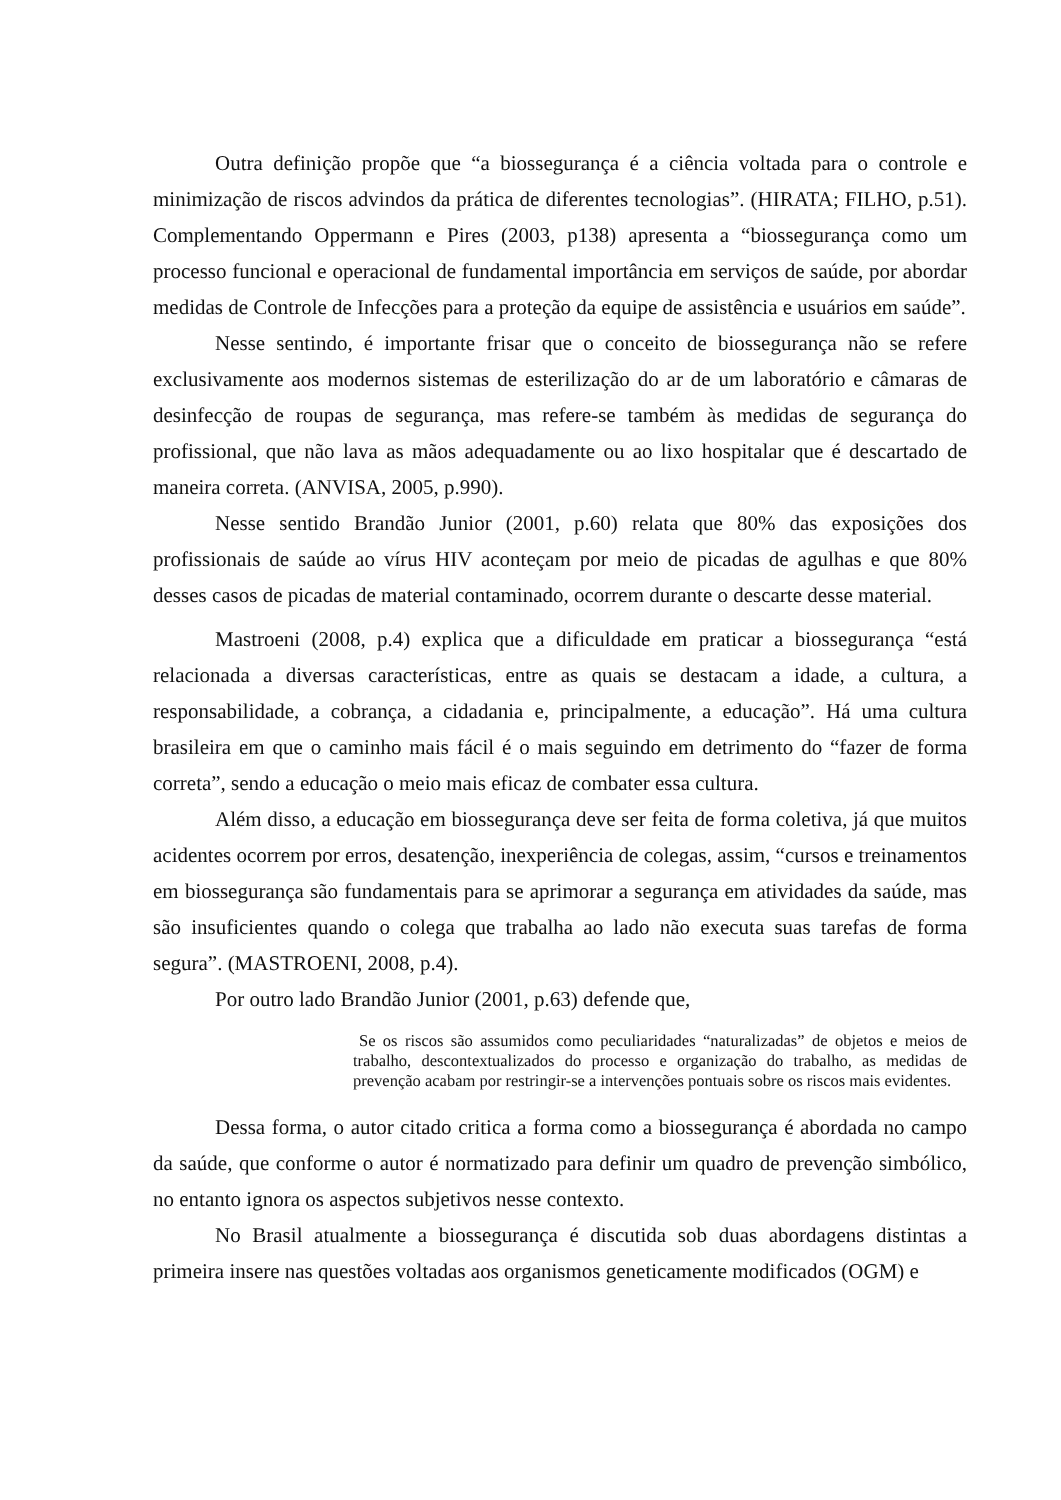Outra definição propõe que “a biossegurança é a ciência voltada para o controle e minimização de riscos advindos da prática de diferentes tecnologias”. (HIRATA; FILHO, p.51). Complementando Oppermann e Pires (2003, p138) apresenta a “biossegurança como um processo funcional e operacional de fundamental importância em serviços de saúde, por abordar medidas de Controle de Infecções para a proteção da equipe de assistência e usuários em saúde”.
Nesse sentindo, é importante frisar que o conceito de biossegurança não se refere exclusivamente aos modernos sistemas de esterilização do ar de um laboratório e câmaras de desinfecção de roupas de segurança, mas refere-se também às medidas de segurança do profissional, que não lava as mãos adequadamente ou ao lixo hospitalar que é descartado de maneira correta. (ANVISA, 2005, p.990).
Nesse sentido Brandão Junior (2001, p.60) relata que 80% das exposições dos profissionais de saúde ao vírus HIV aconteçam por meio de picadas de agulhas e que 80% desses casos de picadas de material contaminado, ocorrem durante o descarte desse material.
Mastroeni (2008, p.4) explica que a dificuldade em praticar a biossegurança “está relacionada a diversas características, entre as quais se destacam a idade, a cultura, a responsabilidade, a cobrança, a cidadania e, principalmente, a educação”. Há uma cultura brasileira em que o caminho mais fácil é o mais seguindo em detrimento do “fazer de forma correta”, sendo a educação o meio mais eficaz de combater essa cultura.
Além disso, a educação em biossegurança deve ser feita de forma coletiva, já que muitos acidentes ocorrem por erros, desatenção, inexperiência de colegas, assim, “cursos e treinamentos em biossegurança são fundamentais para se aprimorar a segurança em atividades da saúde, mas são insuficientes quando o colega que trabalha ao lado não executa suas tarefas de forma segura”. (MASTROENI, 2008, p.4).
Por outro lado Brandão Junior (2001, p.63) defende que,
Se os riscos são assumidos como peculiaridades “naturalizadas” de objetos e meios de trabalho, descontextualizados do processo e organização do trabalho, as medidas de prevenção acabam por restringir-se a intervenções pontuais sobre os riscos mais evidentes.
Dessa forma, o autor citado critica a forma como a biossegurança é abordada no campo da saúde, que conforme o autor é normatizado para definir um quadro de prevenção simbólico, no entanto ignora os aspectos subjetivos nesse contexto.
No Brasil atualmente a biossegurança é discutida sob duas abordagens distintas a primeira insere nas questões voltadas aos organismos geneticamente modificados (OGM) e